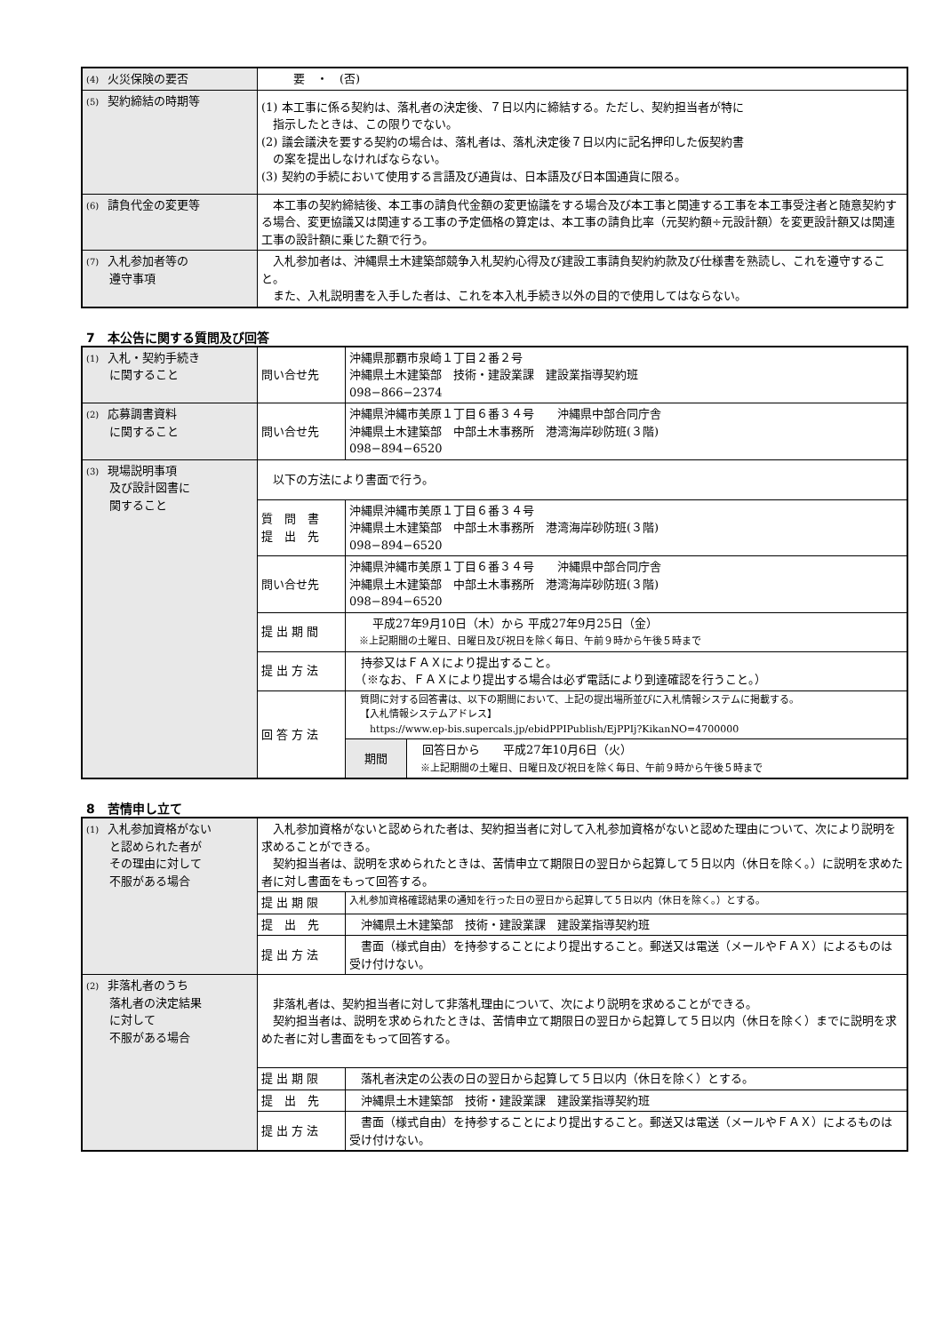| (4) 火災保険の要否 | 要 ・ (否) |
| (5) 契約締結の時期等 | (1) 本工事に係る契約は、落札者の決定後、７日以内に締結する。ただし、契約担当者が特に 指示したときは、この限りでない。 (2) 議会議決を要する契約の場合は、落札者は、落札決定後７日以内に記名押印した仮契約書 の案を提出しなければならない。 (3) 契約の手続において使用する言語及び通貨は、日本語及び日本国通貨に限る。 |
| (6) 請負代金の変更等 | 本工事の契約締結後、本工事の請負代金額の変更協議をする場合及び本工事と関連する工事を本工事受注者と随意契約する場合、変更協議又は関連する工事の予定価格の算定は、本工事の請負比率（元契約額÷元設計額）を変更設計額又は関連工事の設計額に乗じた額で行う。 |
| (7) 入札参加者等の 遵守事項 | 入札参加者は、沖縄県土木建築部競争入札契約心得及び建設工事請負契約約款及び仕様書を熟読し、これを遵守すること。 また、入札説明書を入手した者は、これを本入札手続き以外の目的で使用してはならない。 |
7　本公告に関する質問及び回答
| (1) 入札・契約手続き に関すること | 問い合せ先 | 沖縄県那覇市泉崎１丁目２番２号 沖縄県土木建築部 技術・建設業課 建設業指導契約班 098−866−2374 |
| (2) 応募調書資料 に関すること | 問い合せ先 | 沖縄県沖縄市美原１丁目６番３４号 沖縄県中部合同庁舎 沖縄県土木建築部 中部土木事務所 港湾海岸砂防班(３階) 098−894−6520 |
| (3) 現場説明事項 及び設計図書に 関すること | 以下の方法により書面で行う。 | |
| | 質 問 書 提 出 先 | 沖縄県沖縄市美原１丁目６番３４号 沖縄県土木建築部 中部土木事務所 港湾海岸砂防班(３階) 098−894−6520 |
| | 問い合せ先 | 沖縄県沖縄市美原１丁目６番３４号 沖縄県中部合同庁舎 沖縄県土木建築部 中部土木事務所 港湾海岸砂防班(３階) 098−894−6520 |
| | 提 出 期 間 | 平成27年9月10日（木）から 平成27年9月25日（金） ※上記期間の土曜日、日曜日及び祝日を除く毎日、午前９時から午後５時まで |
| | 提 出 方 法 | 持参又はＦＡＸにより提出すること。 （※なお、ＦＡＸにより提出する場合は必ず電話により到達確認を行うこと。） |
| | 回 答 方 法 | 質問に対する回答書は、以下の期間において、上記の提出場所並びに入札情報システムに掲載する。 【入札情報システムアドレス】 https://www.ep-bis.supercals.jp/ebidPPIPublish/EjPPIj?KikanNO=4700000 / 期間 / 回答日から 平成27年10月6日（火） ※上記期間の土曜日、日曜日及び祝日を除く毎日、午前９時から午後５時まで / |
8　苦情申し立て
| (1) 入札参加資格がない と認められた者が その理由に対して 不服がある場合 | 入札参加資格がないと認められた者は、契約担当者に対して入札参加資格がないと認めた理由について、次により説明を求めることができる。 契約担当者は、説明を求められたときは、苦情申立て期限日の翌日から起算して５日以内（休日を除く。）に説明を求めた者に対し書面をもって回答する。 | |
| | 提 出 期 限 | 入札参加資格確認結果の通知を行った日の翌日から起算して５日以内（休日を除く。）とする。 |
| | 提 出 先 | 沖縄県土木建築部 技術・建設業課 建設業指導契約班 |
| | 提 出 方 法 | 書面（様式自由）を持参することにより提出すること。郵送又は電送（メールやＦＡＸ）によるものは受け付けない。 |
| (2) 非落札者のうち 落札者の決定結果 に対して 不服がある場合 | 非落札者は、契約担当者に対して非落札理由について、次により説明を求めることができる。 契約担当者は、説明を求められたときは、苦情申立て期限日の翌日から起算して５日以内（休日を除く）までに説明を求めた者に対し書面をもって回答する。 | |
| | 提 出 期 限 | 落札者決定の公表の日の翌日から起算して５日以内（休日を除く）とする。 |
| | 提 出 先 | 沖縄県土木建築部 技術・建設業課 建設業指導契約班 |
| | 提 出 方 法 | 書面（様式自由）を持参することにより提出すること。郵送又は電送（メールやＦＡＸ）によるものは受け付けない。 |